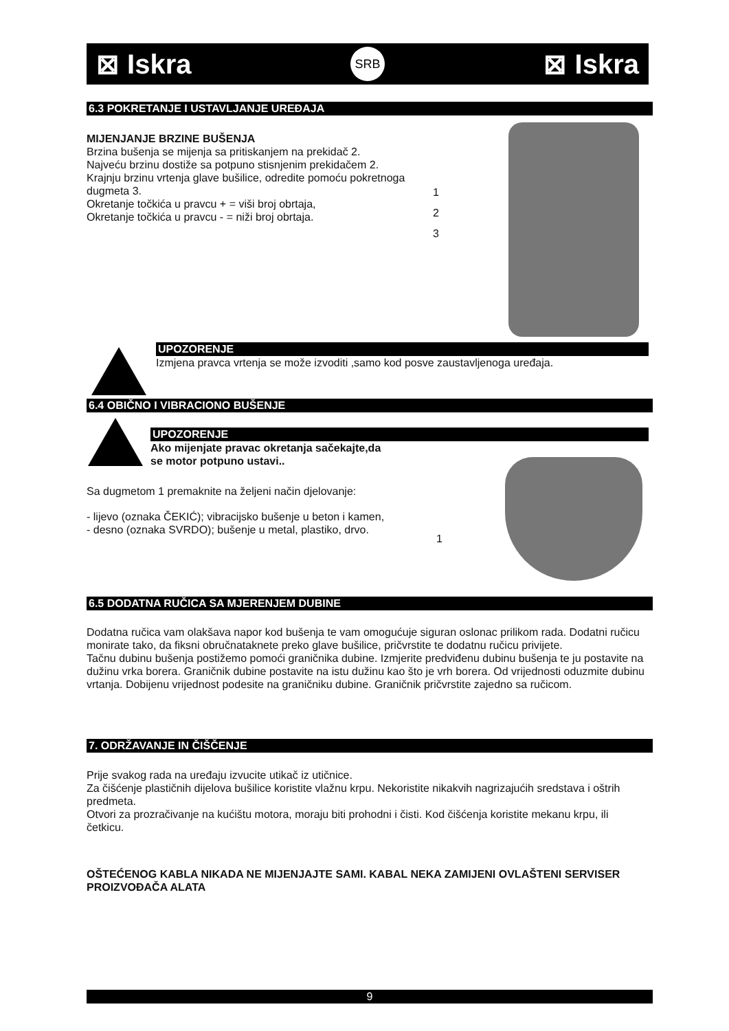⊠ Iskra SRB ⊠ Iskra
6.3 POKRETANJE I USTAVLJANJE UREĐAJA
MIJENJANJE BRZINE BUŠENJA
Brzina bušenja se mijenja sa pritiskanjem na prekidač 2.
Najveću brzinu dostiže sa potpuno stisnjenim prekidačem 2.
Krajnju brzinu vrtenja glave bušilice, odredite pomoću pokretnoga dugmeta 3.
Okretanje točkića u pravcu + = viši broj obrtaja,
Okretanje točkića u pravcu - = niži broj obrtaja.
1
2
3
UPOZORENJE
Izmjena pravca vrtenja se može izvoditi ,samo kod posve zaustavljenoga uređaja.
6.4 OBIČNO I VIBRACIONO BUŠENJE
UPOZORENJE
Ako mijenjate pravac okretanja sačekajte,da
se motor potpuno ustavi..
Sa dugmetom 1 premaknite na željeni način djelovanje:
- lijevo (oznaka ČEKIĆ); vibracijsko bušenje u beton i kamen,
- desno (oznaka SVRDO); bušenje u metal, plastiko, drvo.
1
6.5 DODATNA RUČICA SA MJERENJEM DUBINE
Dodatna ručica vam olakšava napor kod bušenja te vam omogućuje siguran oslonac prilikom rada. Dodatni ručicu monirate tako, da fiksni obručnataknete preko glave bušilice, pričvrstite te dodatnu ručicu privijete.
Tačnu dubinu bušenja postižemo pomoći graničnika dubine. Izmjerite predviđenu dubinu bušenja te ju postavite na dužinu vrka borera. Graničnik dubine postavite na istu dužinu kao što je vrh borera. Od vrijednosti oduzmite dubinu vrtanja. Dobijenu vrijednost podesite na graničniku dubine. Graničnik pričvrstite zajedno sa ručicom.
7. ODRŽAVANJE IN ČIŠČENJE
Prije svakog rada na uređaju izvucite utikač iz utičnice.
Za čišćenje plastičnih dijelova bušilice koristite vlažnu krpu. Nekoristite nikakvih nagrizajućih sredstava i oštrih predmeta.
Otvori za prozračivanje na kućištu motora, moraju biti prohodni i čisti. Kod čišćenja koristite mekanu krpu, ili četkicu.
OŠTEĆENOG KABLA NIKADA NE MIJENJAJTE SAMI. KABAL NEKA ZAMIJENI OVLAŠTENI SERVISER PROIZVOĐAČA ALATA
9